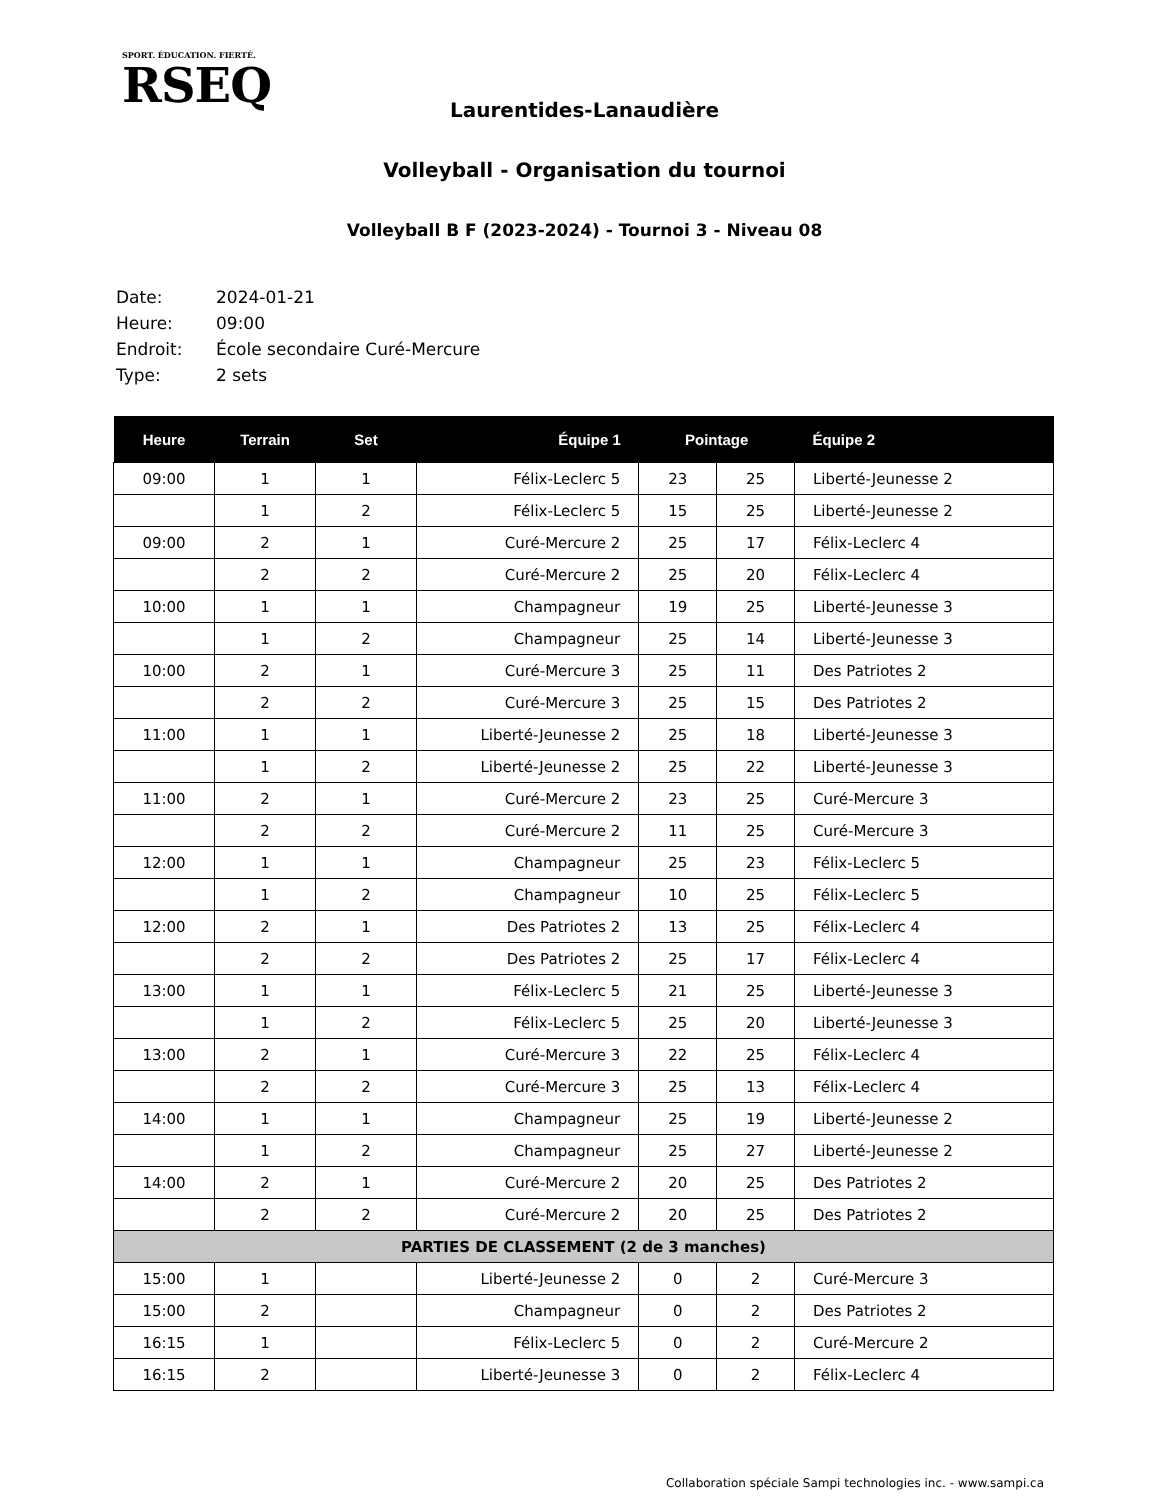SPORT. ÉDUCATION. FIERTÉ.
RSEQ
Laurentides-Lanaudière
Volleyball - Organisation du tournoi
Volleyball B F (2023-2024) - Tournoi 3 - Niveau 08
Date: 2024-01-21
Heure: 09:00
Endroit: École secondaire Curé-Mercure
Type: 2 sets
| Heure | Terrain | Set | Équipe 1 | Pointage | | Équipe 2 |
| --- | --- | --- | --- | --- | --- | --- |
| 09:00 | 1 | 1 | Félix-Leclerc 5 | 23 | 25 | Liberté-Jeunesse 2 |
| | 1 | 2 | Félix-Leclerc 5 | 15 | 25 | Liberté-Jeunesse 2 |
| 09:00 | 2 | 1 | Curé-Mercure 2 | 25 | 17 | Félix-Leclerc 4 |
| | 2 | 2 | Curé-Mercure 2 | 25 | 20 | Félix-Leclerc 4 |
| 10:00 | 1 | 1 | Champagneur | 19 | 25 | Liberté-Jeunesse 3 |
| | 1 | 2 | Champagneur | 25 | 14 | Liberté-Jeunesse 3 |
| 10:00 | 2 | 1 | Curé-Mercure 3 | 25 | 11 | Des Patriotes 2 |
| | 2 | 2 | Curé-Mercure 3 | 25 | 15 | Des Patriotes 2 |
| 11:00 | 1 | 1 | Liberté-Jeunesse 2 | 25 | 18 | Liberté-Jeunesse 3 |
| | 1 | 2 | Liberté-Jeunesse 2 | 25 | 22 | Liberté-Jeunesse 3 |
| 11:00 | 2 | 1 | Curé-Mercure 2 | 23 | 25 | Curé-Mercure 3 |
| | 2 | 2 | Curé-Mercure 2 | 11 | 25 | Curé-Mercure 3 |
| 12:00 | 1 | 1 | Champagneur | 25 | 23 | Félix-Leclerc 5 |
| | 1 | 2 | Champagneur | 10 | 25 | Félix-Leclerc 5 |
| 12:00 | 2 | 1 | Des Patriotes 2 | 13 | 25 | Félix-Leclerc 4 |
| | 2 | 2 | Des Patriotes 2 | 25 | 17 | Félix-Leclerc 4 |
| 13:00 | 1 | 1 | Félix-Leclerc 5 | 21 | 25 | Liberté-Jeunesse 3 |
| | 1 | 2 | Félix-Leclerc 5 | 25 | 20 | Liberté-Jeunesse 3 |
| 13:00 | 2 | 1 | Curé-Mercure 3 | 22 | 25 | Félix-Leclerc 4 |
| | 2 | 2 | Curé-Mercure 3 | 25 | 13 | Félix-Leclerc 4 |
| 14:00 | 1 | 1 | Champagneur | 25 | 19 | Liberté-Jeunesse 2 |
| | 1 | 2 | Champagneur | 25 | 27 | Liberté-Jeunesse 2 |
| 14:00 | 2 | 1 | Curé-Mercure 2 | 20 | 25 | Des Patriotes 2 |
| | 2 | 2 | Curé-Mercure 2 | 20 | 25 | Des Patriotes 2 |
| PARTIES DE CLASSEMENT (2 de 3 manches) | | | | | | |
| 15:00 | 1 | | Liberté-Jeunesse 2 | 0 | 2 | Curé-Mercure 3 |
| 15:00 | 2 | | Champagneur | 0 | 2 | Des Patriotes 2 |
| 16:15 | 1 | | Félix-Leclerc 5 | 0 | 2 | Curé-Mercure 2 |
| 16:15 | 2 | | Liberté-Jeunesse 3 | 0 | 2 | Félix-Leclerc 4 |
Collaboration spéciale Sampi technologies inc. - www.sampi.ca